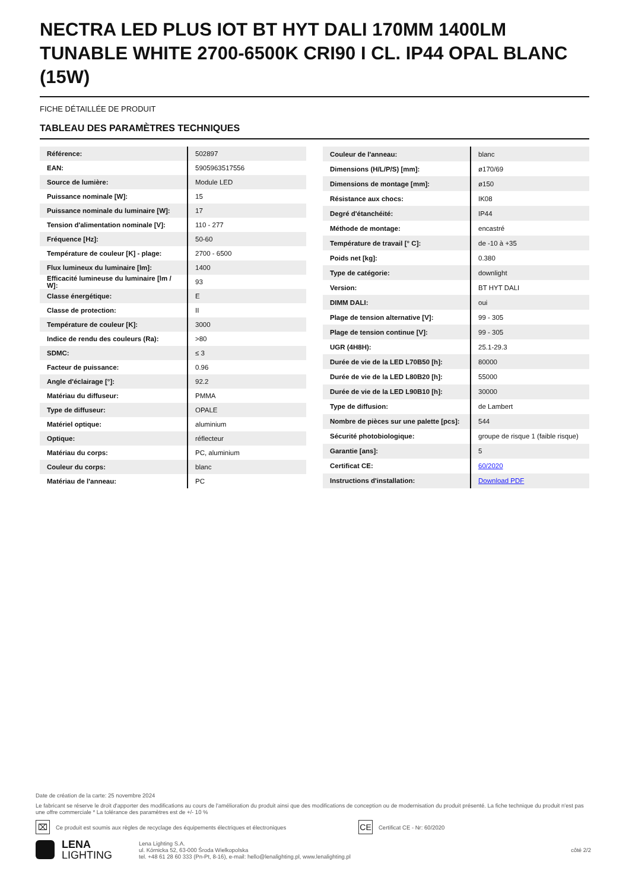NECTRA LED PLUS IOT BT HYT DALI 170MM 1400LM TUNABLE WHITE 2700-6500K CRI90 I CL. IP44 OPAL BLANC (15W)
FICHE DÉTAILLÉE DE PRODUIT
TABLEAU DES PARAMÈTRES TECHNIQUES
| Référence: | 502897 |
| EAN: | 5905963517556 |
| Source de lumière: | Module LED |
| Puissance nominale [W]: | 15 |
| Puissance nominale du luminaire [W]: | 17 |
| Tension d'alimentation nominale [V]: | 110 - 277 |
| Fréquence [Hz]: | 50-60 |
| Température de couleur [K] - plage: | 2700 - 6500 |
| Flux lumineux du luminaire [lm]: | 1400 |
| Efficacité lumineuse du luminaire [lm / W]: | 93 |
| Classe énergétique: | E |
| Classe de protection: | II |
| Température de couleur [K]: | 3000 |
| Indice de rendu des couleurs (Ra): | >80 |
| SDMC: | ≤ 3 |
| Facteur de puissance: | 0.96 |
| Angle d'éclairage [°]: | 92.2 |
| Matériau du diffuseur: | PMMA |
| Type de diffuseur: | OPALE |
| Matériel optique: | aluminium |
| Optique: | réflecteur |
| Matériau du corps: | PC, aluminium |
| Couleur du corps: | blanc |
| Matériau de l'anneau: | PC |
| Couleur de l'anneau: | blanc |
| Dimensions (H/L/P/S) [mm]: | ø170/69 |
| Dimensions de montage [mm]: | ø150 |
| Résistance aux chocs: | IK08 |
| Degré d'étanchéité: | IP44 |
| Méthode de montage: | encastré |
| Température de travail [° C]: | de -10 à +35 |
| Poids net [kg]: | 0.380 |
| Type de catégorie: | downlight |
| Version: | BT HYT DALI |
| DIMM DALI: | oui |
| Plage de tension alternative [V]: | 99 - 305 |
| Plage de tension continue [V]: | 99 - 305 |
| UGR (4H8H): | 25.1-29.3 |
| Durée de vie de la LED L70B50 [h]: | 80000 |
| Durée de vie de la LED L80B20 [h]: | 55000 |
| Durée de vie de la LED L90B10 [h]: | 30000 |
| Type de diffusion: | de Lambert |
| Nombre de pièces sur une palette [pcs]: | 544 |
| Sécurité photobiologique: | groupe de risque 1 (faible risque) |
| Garantie [ans]: | 5 |
| Certificat CE: | 60/2020 |
| Instructions d'installation: | Download PDF |
Date de création de la carte: 25 novembre 2024
Le fabricant se réserve le droit d'apporter des modifications au cours de l'amélioration du produit ainsi que des modifications de conception ou de modernisation du produit présenté. La fiche technique du produit n'est pas une offre commerciale * La tolérance des paramètres est de +/- 10 %
⌧ Ce produit est soumis aux règles de recyclage des équipements électriques et électroniques CE Certificat CE - Nr: 60/2020
LENA
LIGHTING
Lena Lighting S.A.
ul. Kórnicka 52, 63-000 Środa Wielkopolska
tel. +48 61 28 60 333 (Pn-Pt, 8-16), e-mail: hello@lenalighting.pl, www.lenalighting.pl
côté 2/2